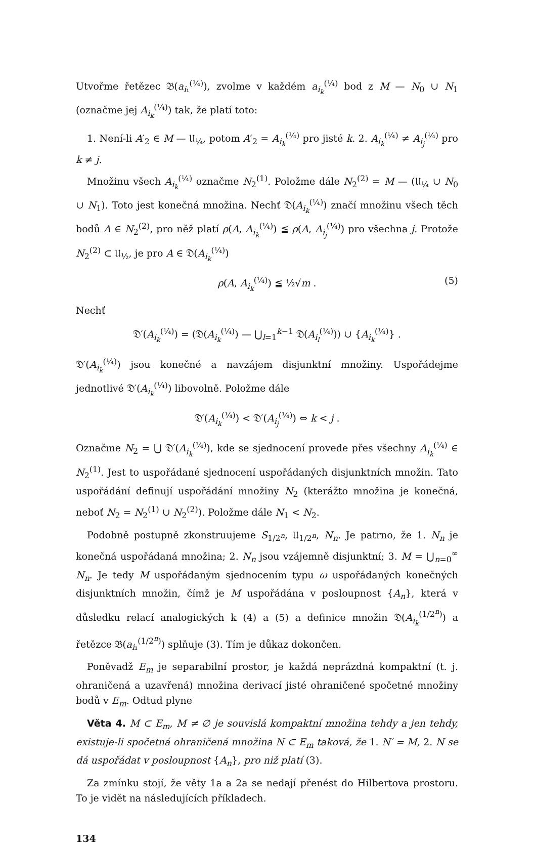Utvořme řetězec 𝔅(a<sub>i₁</sub><sup>(¼)</sup>), zvolme v každém a<sub>i<sub>k</sub></sub><sup>(¼)</sup> bod z M — N<sub>0</sub> ∪ N<sub>1</sub> (označme jej A<sub>i<sub>k</sub></sub><sup>(¼)</sup>) tak, že platí toto:
1. Není-li A′<sub>2</sub> ∈ M — 𝔘<sub>¼</sub>, potom A′<sub>2</sub> = A<sub>i<sub>k</sub></sub><sup>(¼)</sup> pro jisté k. 2. A<sub>i<sub>k</sub></sub><sup>(¼)</sup> ≠ A<sub>i<sub>j</sub></sub><sup>(¼)</sup> pro k ≠ j.
Množinu všech A<sub>i<sub>k</sub></sub><sup>(¼)</sup> označme N<sub>2</sub><sup>(1)</sup>. Položme dále N<sub>2</sub><sup>(2)</sup> = M — (𝔘<sub>¼</sub> ∪ N<sub>0</sub> ∪ N<sub>1</sub>). Toto jest konečná množina. Nechť 𝔇(A<sub>i<sub>k</sub></sub><sup>(¼)</sup>) značí množinu všech těch bodů A ∈ N<sub>2</sub><sup>(2)</sup>, pro něž platí ρ(A, A<sub>i<sub>k</sub></sub><sup>(¼)</sup>) ≦ ρ(A, A<sub>i<sub>j</sub></sub><sup>(¼)</sup>) pro všechna j. Protože N<sub>2</sub><sup>(2)</sup> ⊂ 𝔘<sub>½</sub>, je pro A ∈ 𝔇(A<sub>i<sub>k</sub></sub><sup>(¼)</sup>)
ρ(A, A<sub>i<sub>k</sub></sub><sup>(¼)</sup>) ≦ ½√m . (5)
Nechť
𝔇′(A<sub>i<sub>k</sub></sub><sup>(¼)</sup>) = (𝔇(A<sub>i<sub>k</sub></sub><sup>(¼)</sup>) — ⋃<sub>l=1</sub><sup>k−1</sup> 𝔇(A<sub>i<sub>l</sub></sub><sup>(¼)</sup>)) ∪ {A<sub>i<sub>k</sub></sub><sup>(¼)</sup>} .
𝔇′(A<sub>i<sub>k</sub></sub><sup>(¼)</sup>) jsou konečné a navzájem disjunktní množiny. Uspořádejme jednotlivé 𝔇′(A<sub>i<sub>k</sub></sub><sup>(¼)</sup>) libovolně. Položme dále
𝔇′(A<sub>i<sub>k</sub></sub><sup>(¼)</sup>) < 𝔇′(A<sub>i<sub>j</sub></sub><sup>(¼)</sup>) ⇔ k < j .
Označme N<sub>2</sub> = ⋃ 𝔇′(A<sub>i<sub>k</sub></sub><sup>(¼)</sup>), kde se sjednocení provede přes všechny A<sub>i<sub>k</sub></sub><sup>(¼)</sup> ∈ N<sub>2</sub><sup>(1)</sup>. Jest to uspořádané sjednocení uspořádaných disjunktních množin. Tato uspořádání definují uspořádání množiny N<sub>2</sub> (kterážto množina je konečná, neboť N<sub>2</sub> = N<sub>2</sub><sup>(1)</sup> ∪ N<sub>2</sub><sup>(2)</sup>). Položme dále N<sub>1</sub> < N<sub>2</sub>.
Podobně postupně zkonstruujeme S<sub>1/2<sup>n</sup></sub>, 𝔘<sub>1/2<sup>n</sup></sub>, N<sub>n</sub>. Je patrno, že 1. N<sub>n</sub> je konečná uspořádaná množina; 2. N<sub>n</sub> jsou vzájemně disjunktní; 3. M = ⋃<sub>n=0</sub><sup>∞</sup> N<sub>n</sub>. Je tedy M uspořádaným sjednocením typu ω uspořádaných konečných disjunktních množin, čímž je M uspořádána v posloupnost {A<sub>n</sub>}, která v důsledku relací analogických k (4) a (5) a definice množin 𝔇(A<sub>i<sub>k</sub></sub><sup>(1/2<sup>n</sup>)</sup>) a řetězce 𝔅(a<sub>i₁</sub><sup>(1/2<sup>n</sup>)</sup>) splňuje (3). Tím je důkaz dokončen.
Poněvadž E<sub>m</sub> je separabilní prostor, je každá neprázdná kompaktní (t. j. ohraničená a uzavřená) množina derivací jisté ohraničené spočetné množiny bodů v E<sub>m</sub>. Odtud plyne
Věta 4. M ⊂ E<sub>m</sub>, M ≠ ∅ je souvislá kompaktní množina tehdy a jen tehdy, existuje-li spočetná ohraničená množina N ⊂ E<sub>m</sub> taková, že 1. N′ = M, 2. N se dá uspořádat v posloupnost {A<sub>n</sub>}, pro niž platí (3).
Za zmínku stojí, že věty 1a a 2a se nedají přenést do Hilbertova prostoru. To je vidět na následujících příkladech.
134